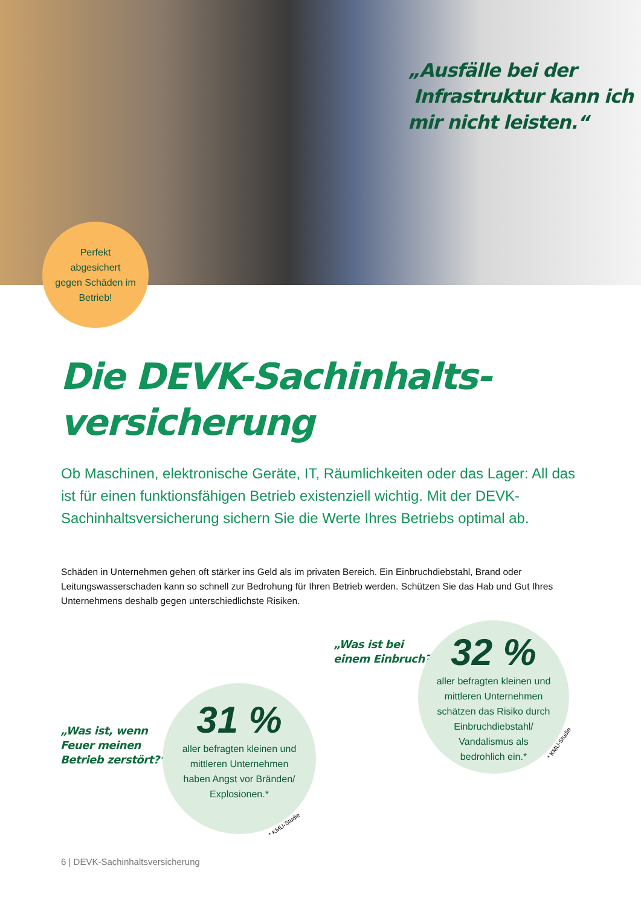„Ausfälle bei der
Infrastruktur kann ich
mir nicht leisten.“
Perfekt
abgesichert
gegen Schäden im
Betrieb!
Die DEVK-Sachinhalts-
versicherung
Ob Maschinen, elektronische Geräte, IT, Räumlichkeiten oder das Lager: All das ist für einen funktionsfähigen Betrieb existenziell wichtig. Mit der DEVK-Sachinhaltsversicherung sichern Sie die Werte Ihres Betriebs optimal ab.
Schäden in Unternehmen gehen oft stärker ins Geld als im privaten Bereich. Ein Einbruchdiebstahl, Brand oder Leitungswasserschaden kann so schnell zur Bedrohung für Ihren Betrieb werden. Schützen Sie das Hab und Gut Ihres Unternehmens deshalb gegen unterschiedlichste Risiken.
„Was ist bei
einem Einbruch?“
32 %
aller befragten kleinen und
mittleren Unternehmen
schätzen das Risiko durch
Einbruchdiebstahl/
Vandalismus als
bedrohlich ein.*
* KMU-Studie
„Was ist, wenn
Feuer meinen
Betrieb zerstört?“
31 %
aller befragten kleinen und
mittleren Unternehmen
haben Angst vor Bränden/
Explosionen.*
* KMU-Studie
6 | DEVK-Sachinhaltsversicherung